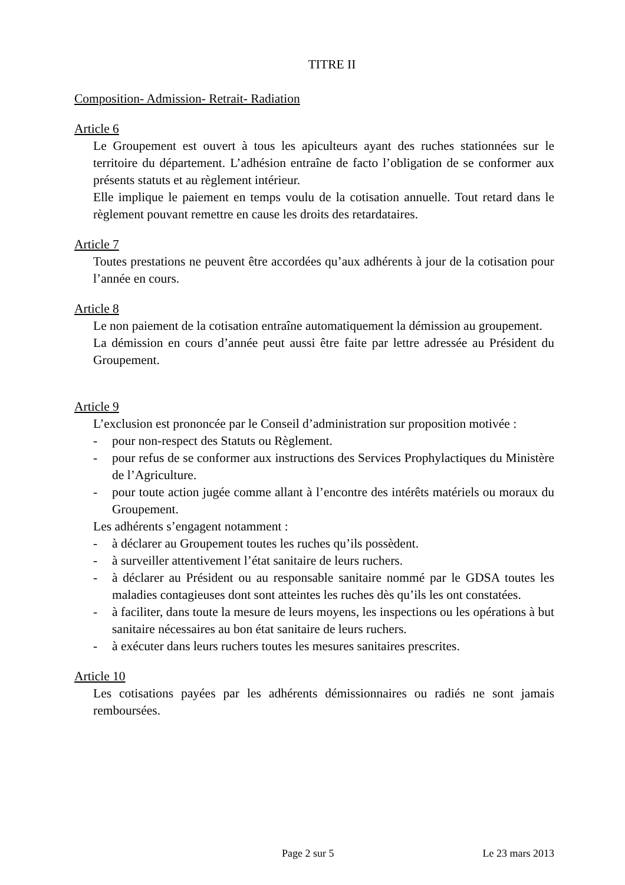TITRE II
Composition- Admission- Retrait- Radiation
Article 6
Le Groupement est ouvert à tous les apiculteurs ayant des ruches stationnées sur le territoire du département. L’adhésion entraîne de facto l’obligation de se conformer aux présents statuts et au règlement intérieur.
Elle implique le paiement en temps voulu de la cotisation annuelle. Tout retard dans le règlement pouvant remettre en cause les droits des retardataires.
Article 7
Toutes prestations ne peuvent être accordées qu’aux adhérents à jour de la cotisation pour l’année en cours.
Article 8
Le non paiement de la cotisation entraîne automatiquement la démission au groupement.
La démission en cours d’année peut aussi être faite par lettre adressée au Président du Groupement.
Article 9
L’exclusion est prononcée par le Conseil d’administration sur proposition motivée :
- pour non-respect des Statuts ou Règlement.
- pour refus de se conformer aux instructions des Services Prophylactiques du Ministère de l’Agriculture.
- pour toute action jugée comme allant à l’encontre des intérêts matériels ou moraux du Groupement.
Les adhérents s’engagent notamment :
- à déclarer au Groupement toutes les ruches qu’ils possèdent.
- à surveiller attentivement l’état sanitaire de leurs ruchers.
- à déclarer au Président ou au responsable sanitaire nommé par le GDSA toutes les maladies contagieuses dont sont atteintes les ruches dès qu’ils les ont constatées.
- à faciliter, dans toute la mesure de leurs moyens, les inspections ou les opérations à but sanitaire nécessaires au bon état sanitaire de leurs ruchers.
- à exécuter dans leurs ruchers toutes les mesures sanitaires prescrites.
Article 10
Les cotisations payées par les adhérents démissionnaires ou radiés ne sont jamais remboursées.
Page 2 sur 5 Le 23 mars 2013